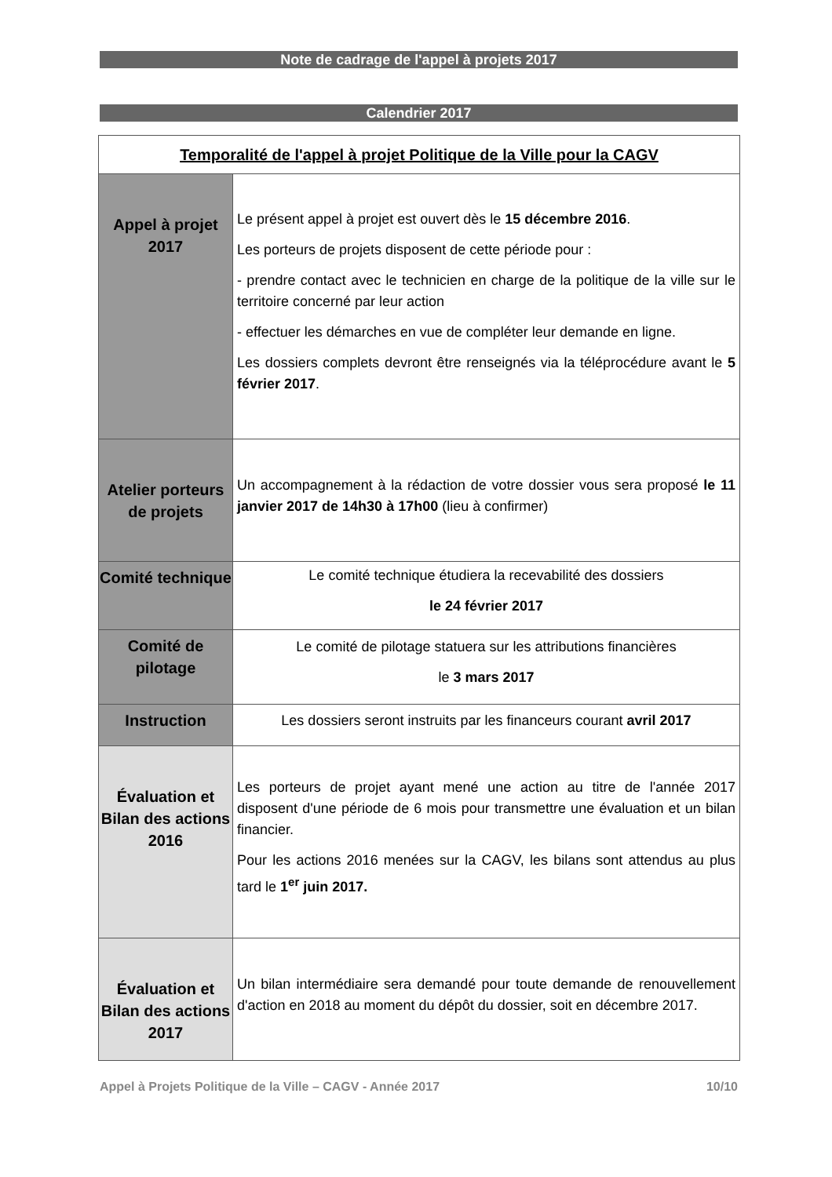Note de cadrage de l'appel à projets 2017
Calendrier 2017
| Temporalité de l'appel à projet Politique de la Ville pour la CAGV | |
| --- | --- |
| Appel à projet 2017 | Le présent appel à projet est ouvert dès le 15 décembre 2016 . Les porteurs de projets disposent de cette période pour : - prendre contact avec le technicien en charge de la politique de la ville sur le territoire concerné par leur action - effectuer les démarches en vue de compléter leur demande en ligne. Les dossiers complets devront être renseignés via la téléprocédure avant le 5 février 2017 . |
| Atelier porteurs de projets | Un accompagnement à la rédaction de votre dossier vous sera proposé le 11 janvier 2017 de 14h30 à 17h00 (lieu à confirmer) |
| Comité technique | Le comité technique étudiera la recevabilité des dossiers le 24 février 2017 |
| Comité de pilotage | Le comité de pilotage statuera sur les attributions financières le 3 mars 2017 |
| Instruction | Les dossiers seront instruits par les financeurs courant avril 2017 |
| Évaluation et Bilan des actions 2016 | Les porteurs de projet ayant mené une action au titre de l'année 2017 disposent d'une période de 6 mois pour transmettre une évaluation et un bilan financier. Pour les actions 2016 menées sur la CAGV, les bilans sont attendus au plus tard le 1<sup>er</sup> juin 2017. |
| Évaluation et Bilan des actions 2017 | Un bilan intermédiaire sera demandé pour toute demande de renouvellement d'action en 2018 au moment du dépôt du dossier, soit en décembre 2017. |
Appel à Projets Politique de la Ville – CAGV - Année 2017 10/10